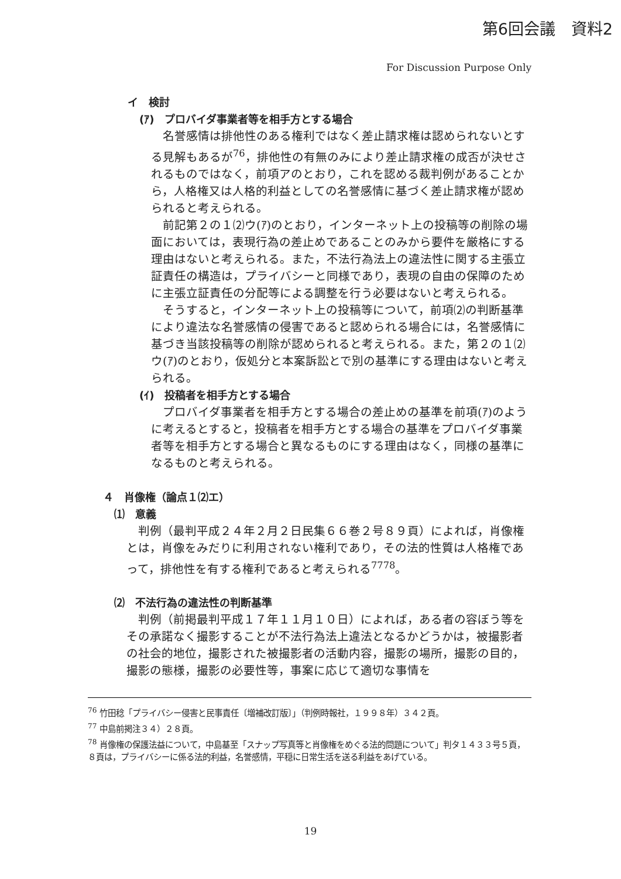第6回会議　資料2
For Discussion Purpose Only
イ　検討
(ｱ)　プロバイダ事業者等を相手方とする場合
名誉感情は排他性のある権利ではなく差止請求権は認められないとする見解もあるが<sup>76</sup>，排他性の有無のみにより差止請求権の成否が決せされるものではなく，前項アのとおり，これを認める裁判例があることから，人格権又は人格的利益としての名誉感情に基づく差止請求権が認められると考えられる。
前記第２の１⑵ウ(ｱ)のとおり，インターネット上の投稿等の削除の場面においては，表現行為の差止めであることのみから要件を厳格にする理由はないと考えられる。また，不法行為法上の違法性に関する主張立証責任の構造は，プライバシーと同様であり，表現の自由の保障のために主張立証責任の分配等による調整を行う必要はないと考えられる。
そうすると，インターネット上の投稿等について，前項⑵の判断基準により違法な名誉感情の侵害であると認められる場合には，名誉感情に基づき当該投稿等の削除が認められると考えられる。また，第２の１⑵ウ(ｱ)のとおり，仮処分と本案訴訟とで別の基準にする理由はないと考えられる。
(ｲ)　投稿者を相手方とする場合
プロバイダ事業者を相手方とする場合の差止めの基準を前項(ｱ)のように考えるとすると，投稿者を相手方とする場合の基準をプロバイダ事業者等を相手方とする場合と異なるものにする理由はなく，同様の基準になるものと考えられる。
４　肖像権（論点１⑵エ）
⑴　意義
判例（最判平成２４年２月２日民集６６巻２号８９頁）によれば，肖像権とは，肖像をみだりに利用されない権利であり，その法的性質は人格権であって，排他性を有する権利であると考えられる<sup>77</sup><sup>78</sup>。
⑵　不法行為の違法性の判断基準
判例（前掲最判平成１７年１１月１０日）によれば，ある者の容ぼう等をその承諾なく撮影することが不法行為法上違法となるかどうかは，被撮影者の社会的地位，撮影された被撮影者の活動内容，撮影の場所，撮影の目的，撮影の態様，撮影の必要性等，事案に応じて適切な事情を
<sup>76</sup> 竹田稔「プライバシー侵害と民事責任〔増補改訂版〕」（判例時報社，１９９８年）３４２頁。
<sup>77</sup> 中島前掲注３４）２８頁。
<sup>78</sup> 肖像権の保護法益について，中島基至「スナップ写真等と肖像権をめぐる法的問題について」判タ１４３３号５頁，８頁は，プライバシーに係る法的利益，名誉感情，平穏に日常生活を送る利益をあげている。
19